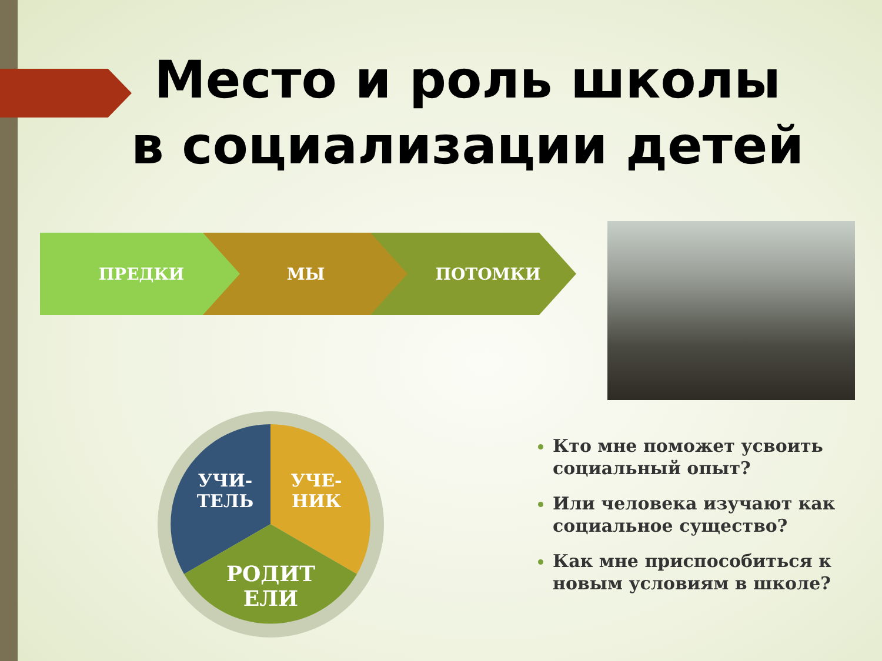Место и роль школы
в социализации детей
ПРЕДКИ МЫ ПОТОМКИ
УЧИ-
ТЕЛЬ
УЧЕ-
НИК
РОДИТ
ЕЛИ
Кто мне поможет усвоить социальный опыт?
Или человека изучают как социальное существо?
Как мне приспособиться к новым условиям в школе?